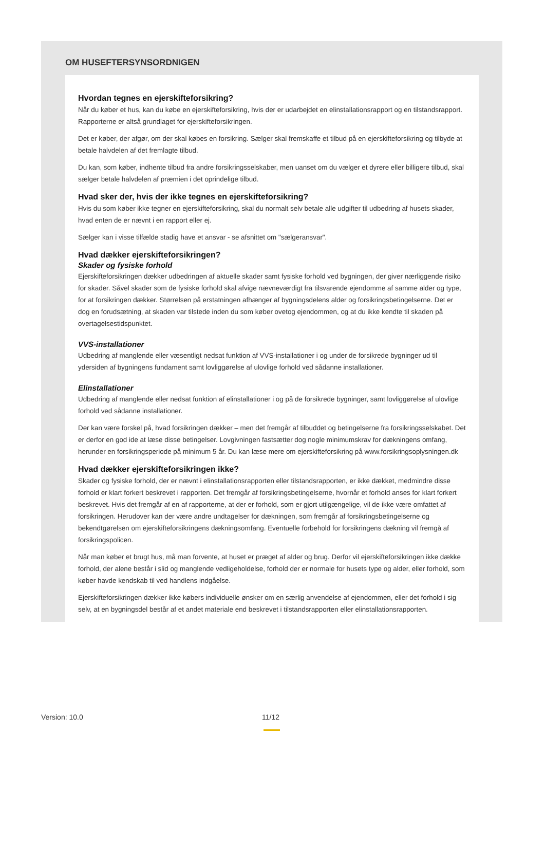OM HUSEFTERSYNSORDNIGEN
Hvordan tegnes en ejerskifteforsikring?
Når du køber et hus, kan du købe en ejerskifteforsikring, hvis der er udarbejdet en elinstallationsrapport og en tilstandsrapport. Rapporterne er altså grundlaget for ejerskifteforsikringen.
Det er køber, der afgør, om der skal købes en forsikring. Sælger skal fremskaffe et tilbud på en ejerskifteforsikring og tilbyde at betale halvdelen af det fremlagte tilbud.
Du kan, som køber, indhente tilbud fra andre forsikringsselskaber, men uanset om du vælger et dyrere eller billigere tilbud, skal sælger betale halvdelen af præmien i det oprindelige tilbud.
Hvad sker der, hvis der ikke tegnes en ejerskifteforsikring?
Hvis du som køber ikke tegner en ejerskifteforsikring, skal du normalt selv betale alle udgifter til udbedring af husets skader, hvad enten de er nævnt i en rapport eller ej.
Sælger kan i visse tilfælde stadig have et ansvar - se afsnittet om "sælgeransvar".
Hvad dækker ejerskifteforsikringen?
Skader og fysiske forhold
Ejerskifteforsikringen dækker udbedringen af aktuelle skader samt fysiske forhold ved bygningen, der giver nærliggende risiko for skader. Såvel skader som de fysiske forhold skal afvige nævneværdigt fra tilsvarende ejendomme af samme alder og type, for at forsikringen dækker. Størrelsen på erstatningen afhænger af bygningsdelens alder og forsikringsbetingelserne. Det er dog en forudsætning, at skaden var tilstede inden du som køber ovetog ejendommen, og at du ikke kendte til skaden på overtagelsestidspunktet.
VVS-installationer
Udbedring af manglende eller væsentligt nedsat funktion af VVS-installationer i og under de forsikrede bygninger ud til ydersiden af bygningens fundament samt lovliggørelse af ulovlige forhold ved sådanne installationer.
Elinstallationer
Udbedring af manglende eller nedsat funktion af elinstallationer i og på de forsikrede bygninger, samt lovliggørelse af ulovlige forhold ved sådanne installationer.
Der kan være forskel på, hvad forsikringen dækker – men det fremgår af tilbuddet og betingelserne fra forsikringsselskabet. Det er derfor en god ide at læse disse betingelser. Lovgivningen fastsætter dog nogle minimumskrav for dækningens omfang, herunder en forsikringsperiode på minimum 5 år. Du kan læse mere om ejerskifteforsikring på www.forsikringsoplysningen.dk
Hvad dækker ejerskifteforsikringen ikke?
Skader og fysiske forhold, der er nævnt i elinstallationsrapporten eller tilstandsrapporten, er ikke dækket, medmindre disse forhold er klart forkert beskrevet i rapporten. Det fremgår af forsikringsbetingelserne, hvornår et forhold anses for klart forkert beskrevet. Hvis det fremgår af en af rapporterne, at der er forhold, som er gjort utilgængelige, vil de ikke være omfattet af forsikringen. Herudover kan der være andre undtagelser for dækningen, som fremgår af forsikringsbetingelserne og bekendtgørelsen om ejerskifteforsikringens dækningsomfang. Eventuelle forbehold for forsikringens dækning vil fremgå af forsikringspolicen.
Når man køber et brugt hus, må man forvente, at huset er præget af alder og brug. Derfor vil ejerskifteforsikringen ikke dække forhold, der alene består i slid og manglende vedligeholdelse, forhold der er normale for husets type og alder, eller forhold, som køber havde kendskab til ved handlens indgåelse.
Ejerskifteforsikringen dækker ikke købers individuelle ønsker om en særlig anvendelse af ejendommen, eller det forhold i sig selv, at en bygningsdel består af et andet materiale end beskrevet i tilstandsrapporten eller elinstallationsrapporten.
Version: 10.0 11/12